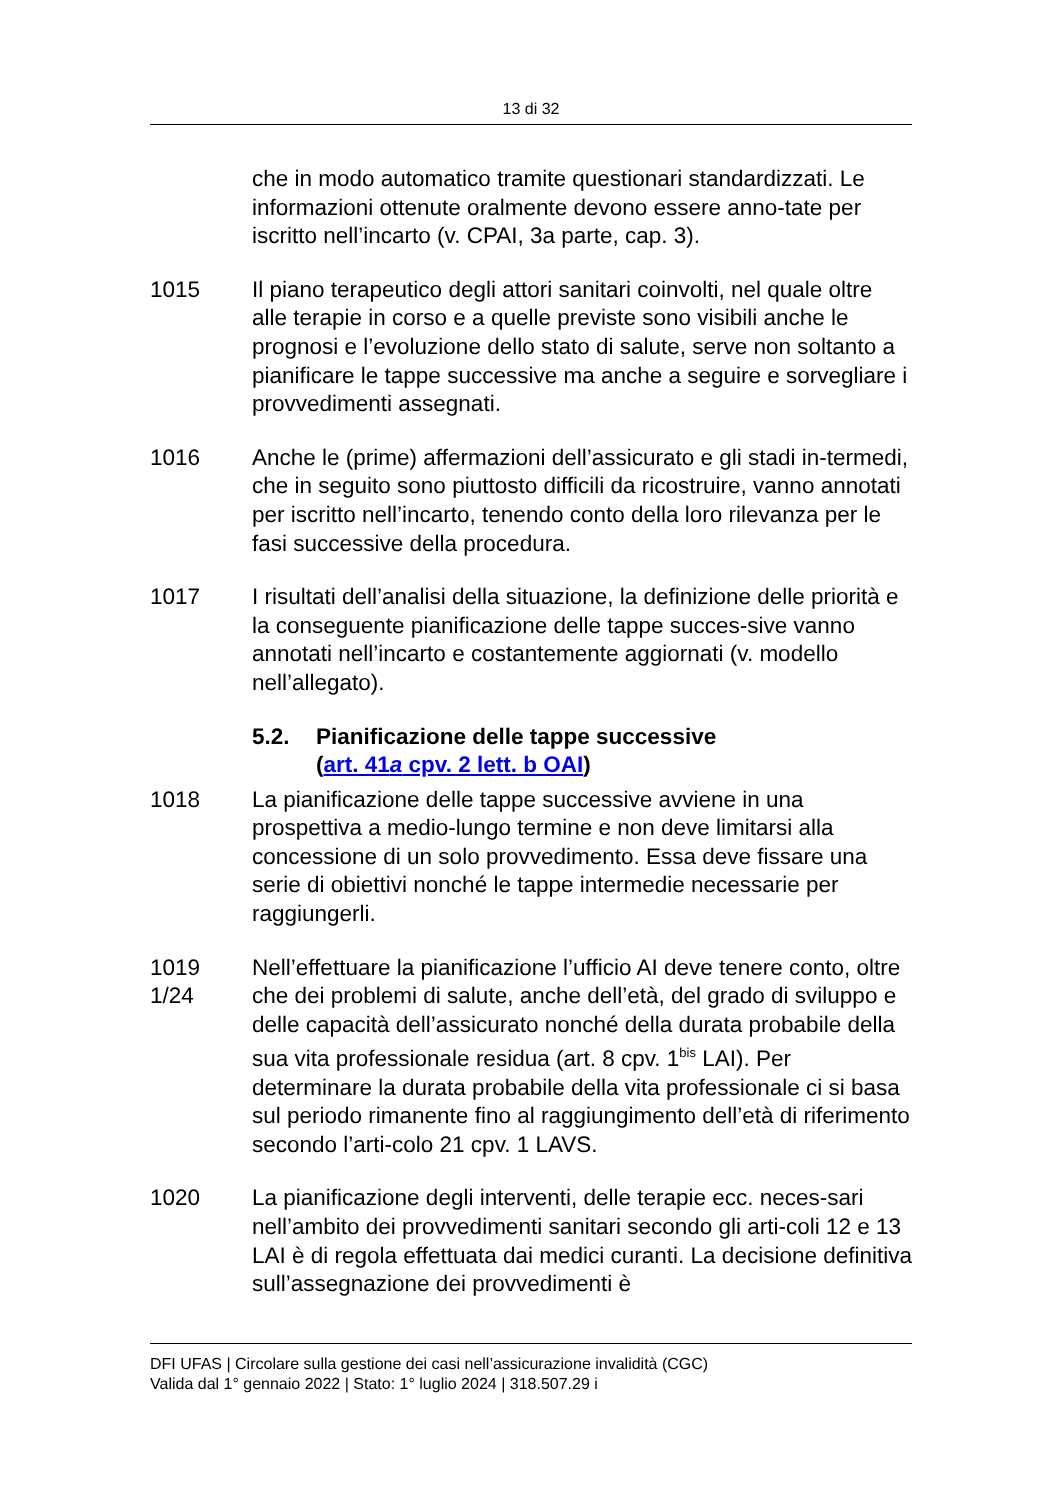13 di 32
che in modo automatico tramite questionari standardizzati. Le informazioni ottenute oralmente devono essere anno-tate per iscritto nell’incarto (v. CPAI, 3a parte, cap. 3).
1015 Il piano terapeutico degli attori sanitari coinvolti, nel quale oltre alle terapie in corso e a quelle previste sono visibili anche le prognosi e l’evoluzione dello stato di salute, serve non soltanto a pianificare le tappe successive ma anche a seguire e sorvegliare i provvedimenti assegnati.
1016 Anche le (prime) affermazioni dell’assicurato e gli stadi in-termedi, che in seguito sono piuttosto difficili da ricostruire, vanno annotati per iscritto nell’incarto, tenendo conto della loro rilevanza per le fasi successive della procedura.
1017 I risultati dell’analisi della situazione, la definizione delle priorità e la conseguente pianificazione delle tappe succes-sive vanno annotati nell’incarto e costantemente aggiornati (v. modello nell’allegato).
5.2. Pianificazione delle tappe successive
(art. 41a cpv. 2 lett. b OAI)
1018 La pianificazione delle tappe successive avviene in una prospettiva a medio-lungo termine e non deve limitarsi alla concessione di un solo provvedimento. Essa deve fissare una serie di obiettivi nonché le tappe intermedie necessarie per raggiungerli.
1019
1/24
Nell’effettuare la pianificazione l’ufficio AI deve tenere conto, oltre che dei problemi di salute, anche dell’età, del grado di sviluppo e delle capacità dell’assicurato nonché della durata probabile della sua vita professionale residua (art. 8 cpv. 1<sup>bis</sup> LAI). Per determinare la durata probabile della vita professionale ci si basa sul periodo rimanente fino al raggiungimento dell’età di riferimento secondo l’arti-colo 21 cpv. 1 LAVS.
1020 La pianificazione degli interventi, delle terapie ecc. neces-sari nell’ambito dei provvedimenti sanitari secondo gli arti-coli 12 e 13 LAI è di regola effettuata dai medici curanti. La decisione definitiva sull’assegnazione dei provvedimenti è
DFI UFAS | Circolare sulla gestione dei casi nell’assicurazione invalidità (CGC)
Valida dal 1° gennaio 2022 | Stato: 1° luglio 2024 | 318.507.29 i